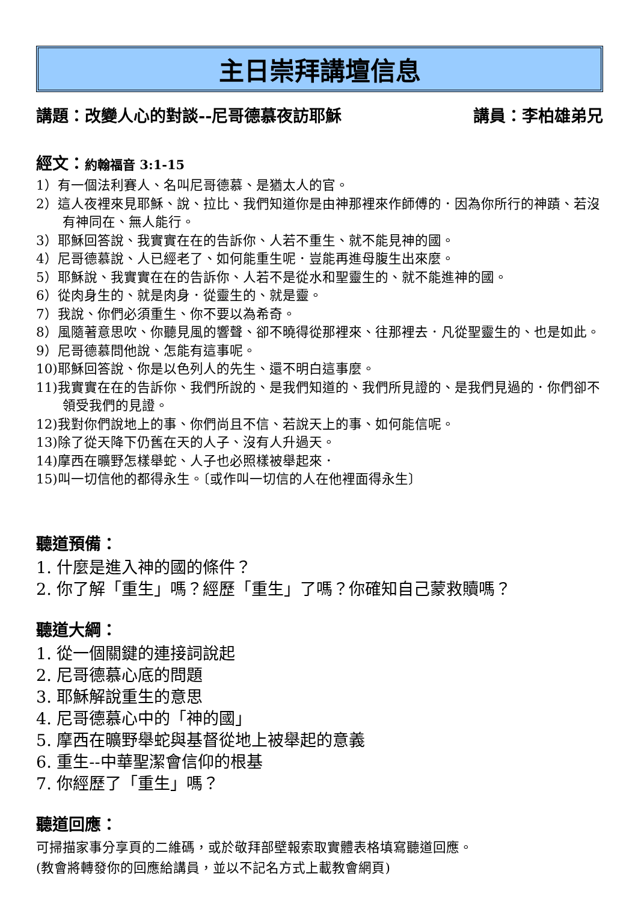主日崇拜講壇信息
講題：改變人心的對談--尼哥德慕夜訪耶穌 講員：李柏雄弟兄
經文：約翰福音 3:1-15
1）有一個法利賽人、名叫尼哥德慕、是猶太人的官。
2）這人夜裡來見耶穌、說、拉比、我們知道你是由神那裡來作師傅的．因為你所行的神蹟、若沒有神同在、無人能行。
3）耶穌回答說、我實實在在的告訴你、人若不重生、就不能見神的國。
4）尼哥德慕說、人已經老了、如何能重生呢．豈能再進母腹生出來麼。
5）耶穌說、我實實在在的告訴你、人若不是從水和聖靈生的、就不能進神的國。
6）從肉身生的、就是肉身．從靈生的、就是靈。
7）我說、你們必須重生、你不要以為希奇。
8）風隨著意思吹、你聽見風的響聲、卻不曉得從那裡來、往那裡去．凡從聖靈生的、也是如此。
9）尼哥德慕問他說、怎能有這事呢。
10)耶穌回答說、你是以色列人的先生、還不明白這事麼。
11)我實實在在的告訴你、我們所說的、是我們知道的、我們所見證的、是我們見過的．你們卻不領受我們的見證。
12)我對你們說地上的事、你們尚且不信、若說天上的事、如何能信呢。
13)除了從天降下仍舊在天的人子、沒有人升過天。
14)摩西在曠野怎樣舉蛇、人子也必照樣被舉起來．
15)叫一切信他的都得永生。〔或作叫一切信的人在他裡面得永生〕
聽道預備：
1. 什麼是進入神的國的條件？
2. 你了解「重生」嗎？經歷「重生」了嗎？你確知自己蒙救贖嗎？
聽道大綱：
1. 從一個關鍵的連接詞說起
2. 尼哥德慕心底的問題
3. 耶穌解說重生的意思
4. 尼哥德慕心中的「神的國」
5. 摩西在曠野舉蛇與基督從地上被舉起的意義
6. 重生--中華聖潔會信仰的根基
7. 你經歷了「重生」嗎？
聽道回應：
可掃描家事分享頁的二維碼，或於敬拜部壁報索取實體表格填寫聽道回應。
(教會將轉發你的回應給講員，並以不記名方式上載教會網頁)